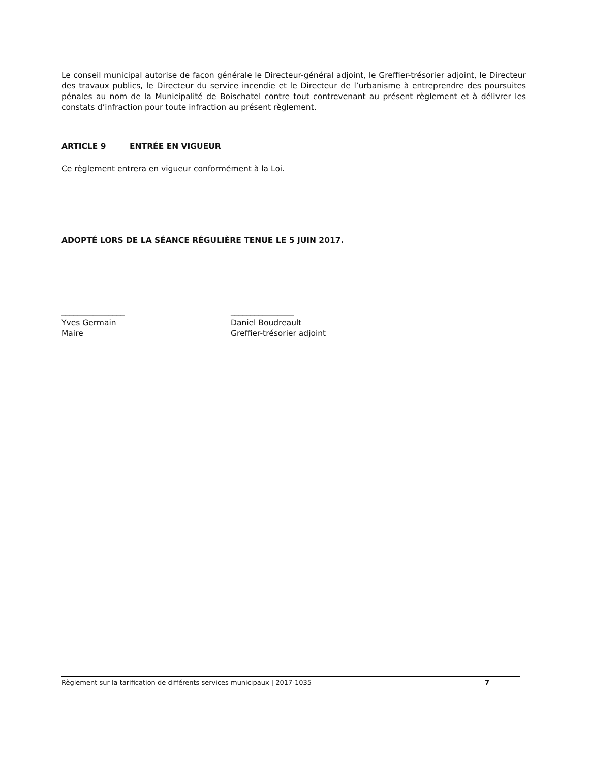Le conseil municipal autorise de façon générale le Directeur-général adjoint, le Greffier-trésorier adjoint, le Directeur des travaux publics, le Directeur du service incendie et le Directeur de l’urbanisme à entreprendre des poursuites pénales au nom de la Municipalité de Boischatel contre tout contrevenant au présent règlement et à délivrer les constats d’infraction pour toute infraction au présent règlement.
ARTICLE 9 ENTRÉE EN VIGUEUR
Ce règlement entrera en vigueur conformément à la Loi.
ADOPTÉ LORS DE LA SÉANCE RÉGULIÈRE TENUE LE 5 JUIN 2017.
________________
Yves Germain
Maire
________________
Daniel Boudreault
Greffier-trésorier adjoint
Règlement sur la tarification de différents services municipaux | 2017-1035 7